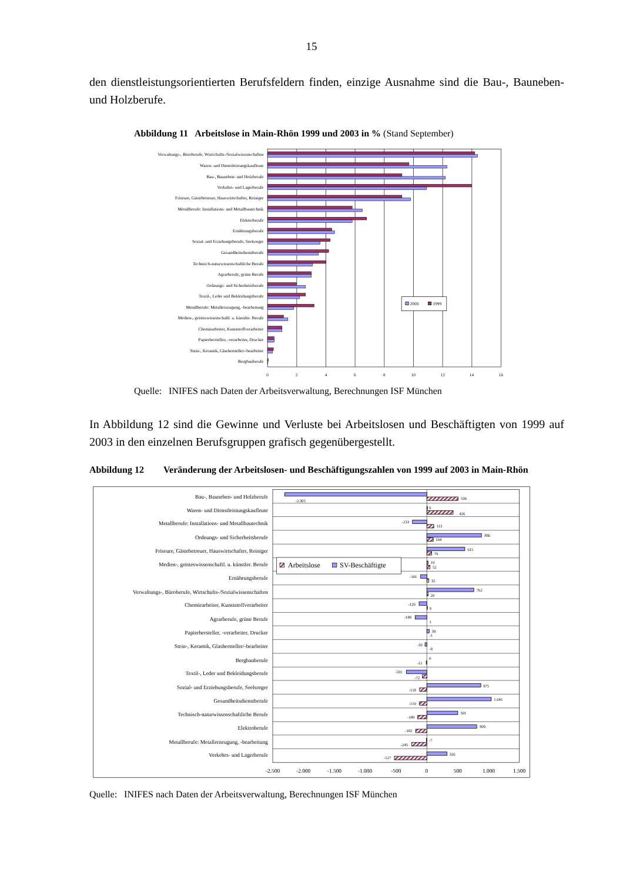15
den dienstleistungsorientierten Berufsfeldern finden, einzige Ausnahme sind die Bau-, Bau­neben- und Holzberufe.
Abbildung 11 Arbeitslose in Main-Rhön 1999 und 2003 in % (Stand September)
Verwaltungs-, Büroberufe, Wirtschafts-/Sozialwissenschaften
Waren- und Dienstleistungskaufleute
Bau-, Bauneben- und Holzberufe
Verkehrs- und Lagerberufe
Friseure, Gästebetreuer, Hauswirtschafter, Reiniger
Metallberufe: Installations- und Metallbautechnik
Elektroberufe
Ernährungsberufe
Sozial- und Erziehungsberufe, Seelsorger
Gesundheitsdienstberufe
Technisch-naturwissenschaftliche Berufe
Agrarberufe, grüne Berufe
Ordnungs- und Sicherheitsberufe
Textil-, Leder und Bekleidungsberufe
Metallberufe: Metallerzeugung, -bearbeitung
Medien-, geisteswissenschaftl. u. künstler. Berufe
Chemiearbeiter, Kunststoffverarbeiter
Papierhersteller, -verarbeiter, Drucker
Stein-, Keramik, Glashersteller/-bearbeiter
Bergbauberufe
2003
1999
0
2
4
6
8
10
12
14
16
Quelle: INIFES nach Daten der Arbeitsverwaltung, Berechnungen ISF München
In Abbildung 12 sind die Gewinne und Verluste bei Arbeitslosen und Beschäftigten von 1999 auf 2003 in den einzelnen Berufsgruppen grafisch gegenübergestellt.
Abbildung 12 Veränderung der Arbeitslosen- und Beschäftigungszahlen von 1999 auf 2003 in Main-Rhön
Bau-, Bauneben- und Holzberufe
Waren- und Dienstleistungskaufleute
Metallberufe: Installations- und Metallbautechnik
Ordnungs- und Sicherheitsberufe
Friseure, Gästebetreuer, Hauswirtschafter, Reiniger
Medien-, geisteswissenschaftl. u. künstler. Berufe
Ernährungsberufe
Verwaltungs-, Büroberufe, Wirtschafts-/Sozialwissenschaften
Chemiearbeiter, Kunststoffverarbeiter
Agrarberufe, grüne Berufe
Papierhersteller, -verarbeiter, Drucker
Stein-, Keramik, Glashersteller/-bearbeiter
Bergbauberufe
Textil-, Leder und Bekleidungsberufe
Sozial- und Erziehungsberufe, Seelsorger
Gesundheitsdienstberufe
Technisch-naturwissenschaftliche Berufe
Elektroberufe
Metallberufe: Metallerzeugung, -bearbeitung
Verkehrs- und Lagerberufe
-2.305
506
9
426
-233
113
886
104
615
79
19
52
-101
32
762
20
-126
9
-188
1
38
-1
-30
-8
0
-11
-331
-72
875
-118
1.045
-119
501
-149
809
-182
-7
-245
326
-527
Arbeitslose
SV-Beschäftigte
-2.500
-2.000
-1.500
-1.000
-500
0
500
1.000
1.500
Quelle: INIFES nach Daten der Arbeitsverwaltung, Berechnungen ISF München